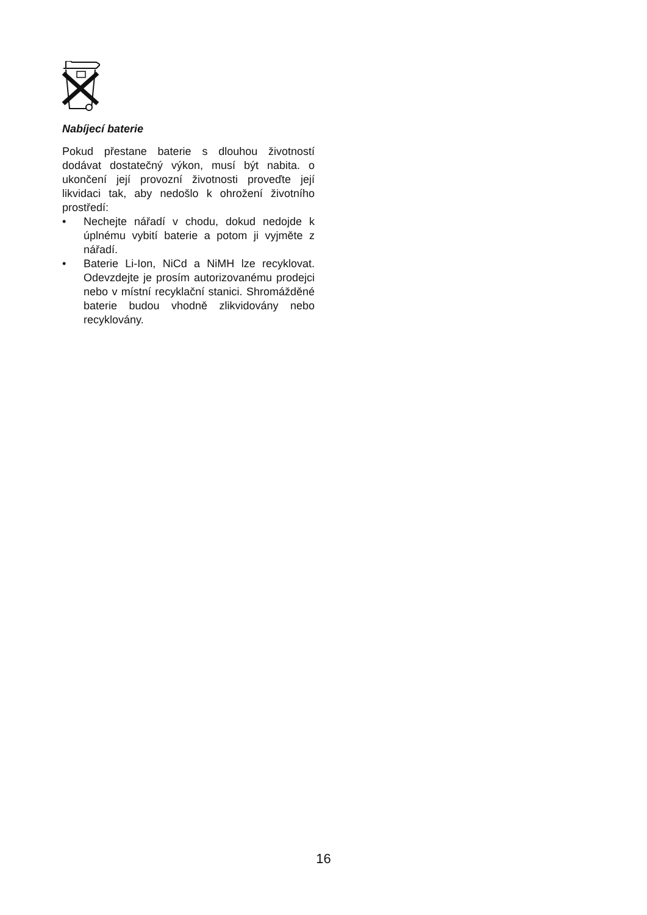Nabíjecí baterie
Pokud přestane baterie s dlouhou životností dodávat dostatečný výkon, musí být nabita. o ukončení její provozní životnosti proveďte její likvidaci tak, aby nedošlo k ohrožení životního prostředí:
• Nechejte nářadí v chodu, dokud nedojde k úplnému vybití baterie a potom ji vyjměte z nářadí.
• Baterie Li-Ion, NiCd a NiMH lze recyklovat. Odevzdejte je prosím autorizovanému prodejci nebo v místní recyklační stanici. Shromážděné baterie budou vhodně zlikvidovány nebo recyklovány.
16